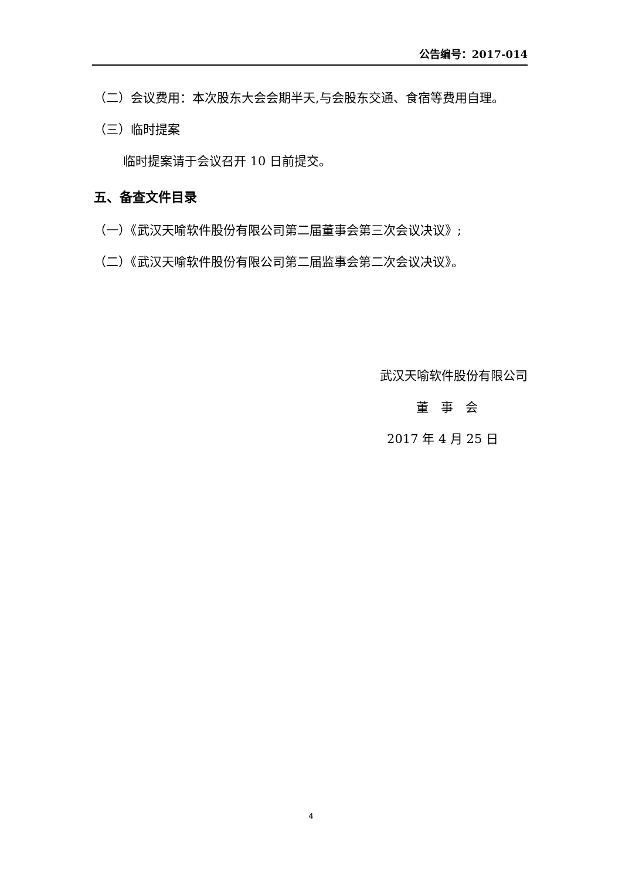公告编号：2017-014
（二）会议费用：本次股东大会会期半天,与会股东交通、食宿等费用自理。
（三）临时提案
临时提案请于会议召开 10 日前提交。
五、备查文件目录
（一）《武汉天喻软件股份有限公司第二届董事会第三次会议决议》;
（二）《武汉天喻软件股份有限公司第二届监事会第二次会议决议》。
武汉天喻软件股份有限公司
董　事　会
2017 年 4 月 25 日
4